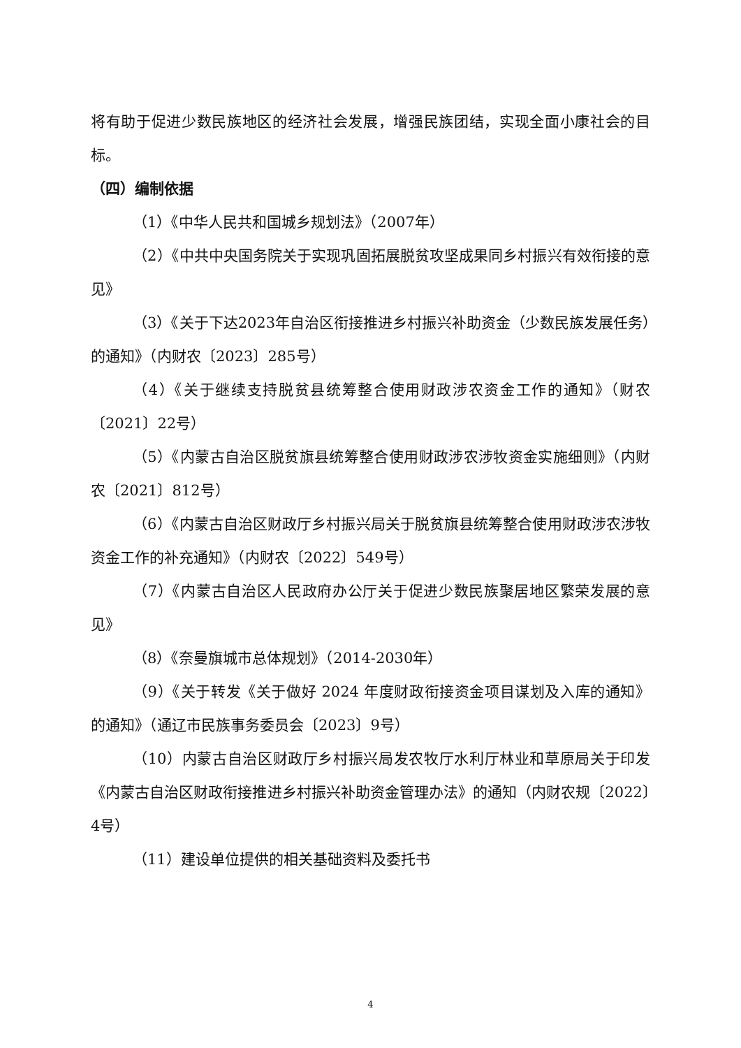将有助于促进少数民族地区的经济社会发展，增强民族团结，实现全面小康社会的目标。
（四）编制依据
（1）《中华人民共和国城乡规划法》（2007年）
（2）《中共中央国务院关于实现巩固拓展脱贫攻坚成果同乡村振兴有效衔接的意见》
（3）《关于下达2023年自治区衔接推进乡村振兴补助资金（少数民族发展任务）的通知》（内财农〔2023〕285号）
（4）《关于继续支持脱贫县统筹整合使用财政涉农资金工作的通知》（财农〔2021〕22号）
（5）《内蒙古自治区脱贫旗县统筹整合使用财政涉农涉牧资金实施细则》（内财农〔2021〕812号）
（6）《内蒙古自治区财政厅乡村振兴局关于脱贫旗县统筹整合使用财政涉农涉牧资金工作的补充通知》（内财农〔2022〕549号）
（7）《内蒙古自治区人民政府办公厅关于促进少数民族聚居地区繁荣发展的意见》
（8）《奈曼旗城市总体规划》（2014-2030年）
（9）《关于转发《关于做好 2024 年度财政衔接资金项目谋划及入库的通知》的通知》（通辽市民族事务委员会〔2023〕9号）
（10）内蒙古自治区财政厅乡村振兴局发农牧厅水利厅林业和草原局关于印发《内蒙古自治区财政衔接推进乡村振兴补助资金管理办法》的通知（内财农规〔2022〕4号）
（11）建设单位提供的相关基础资料及委托书
4